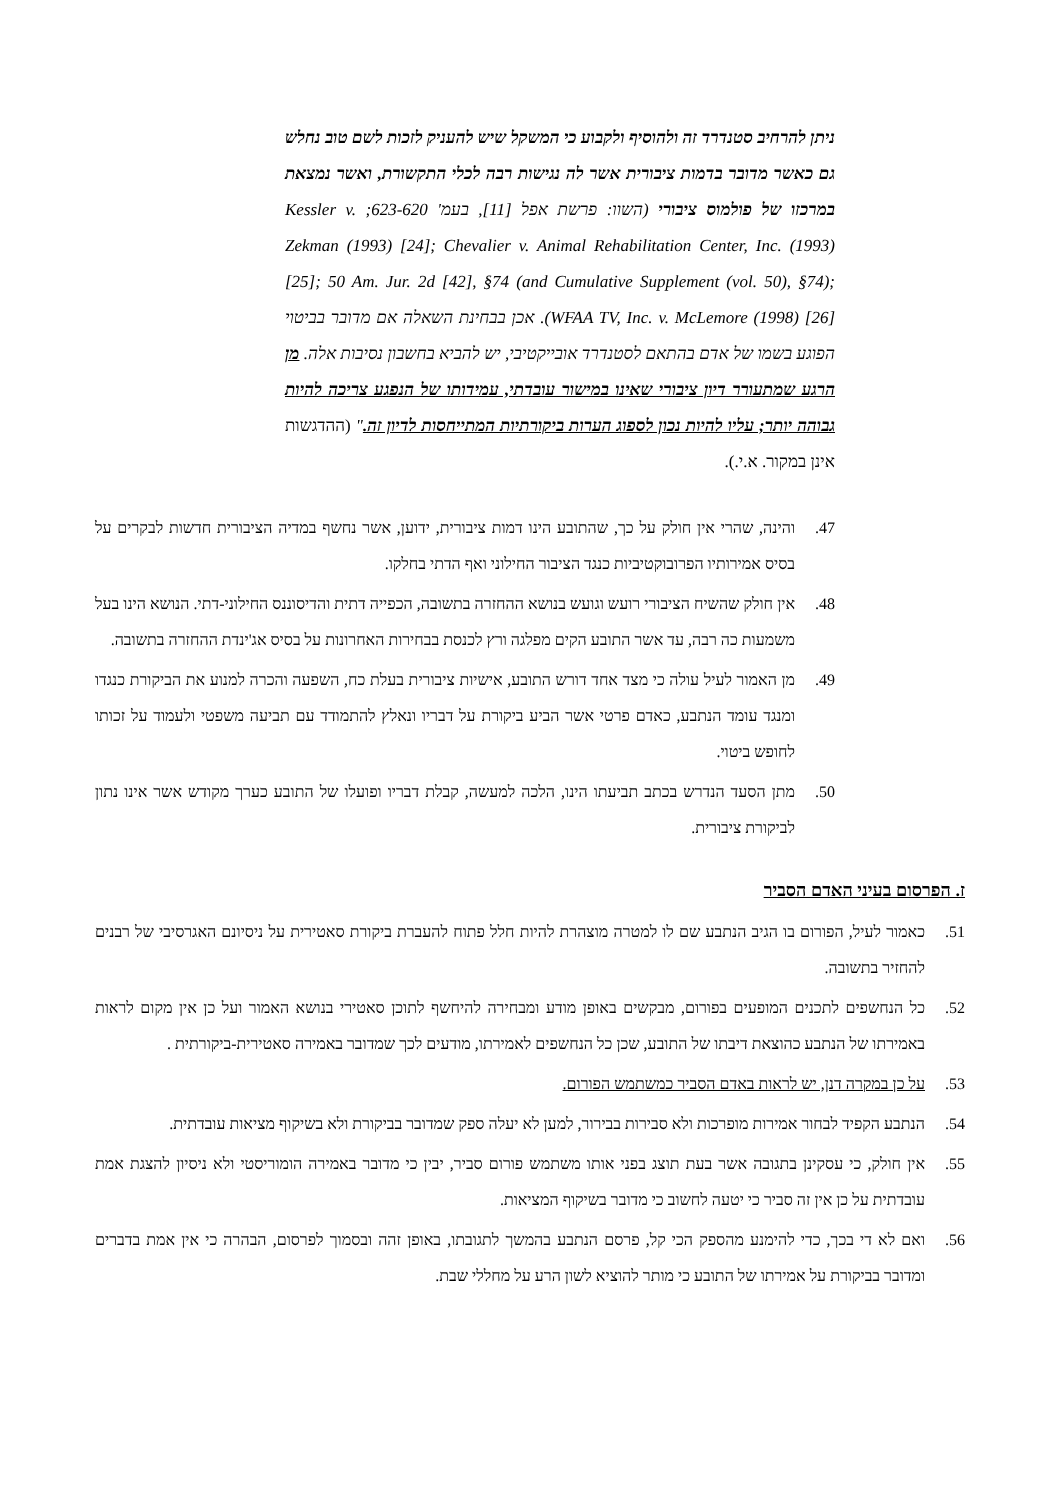ניתן להרחיב סטנדרד זה ולהוסיף ולקבוע כי המשקל שיש להעניק לזכות לשם טוב נחלש גם כאשר מדובר בדמות ציבורית אשר לה נגישות רבה לכלי התקשורת, ואשר נמצאת במרכזו של פולמוס ציבורי (השוו: פרשת אפל [11], בעמ' 623-620; Kessler v. Zekman (1993) [24]; Chevalier v. Animal Rehabilitation Center, Inc. (1993) [25]; 50 Am. Jur. 2d [42], §74 (and Cumulative Supplement (vol. 50), §74); WFAA TV, Inc. v. McLemore (1998) [26]). אכן בבחינת השאלה אם מדובר בביטוי הפוגע בשמו של אדם בהתאם לסטנדרד אובייקטיבי, יש להביא בחשבון נסיבות אלה. מן הרגע שמתעורר דיון ציבורי שאינו במישור עובדתי, עמידותו של הנפגע צריכה להיות גבוהה יותר; עליו להיות נכון לספוג הערות ביקורתיות המתייחסות לדיון זה." (ההדגשות אינן במקור. א.י.).
47. והינה, שהרי אין חולק על כך, שהתובע הינו דמות ציבורית, ידוען, אשר נחשף במדיה הציבורית חדשות לבקרים על בסיס אמירותיו הפרובוקטיביות כנגד הציבור החילוני ואף הדתי בחלקו.
48. אין חולק שהשיח הציבורי רועש וגועש בנושא ההחזרה בתשובה, הכפייה דתית והדיסוננס החילוני-דתי. הנושא הינו בעל משמעות כה רבה, עד אשר התובע הקים מפלגה ורץ לכנסת בבחירות האחרונות על בסיס אג'ינדת ההחזרה בתשובה.
49. מן האמור לעיל עולה כי מצד אחד דורש התובע, אישיות ציבורית בעלת כח, השפעה והכרה למנוע את הביקורת כנגדו ומנגד עומד הנתבע, כאדם פרטי אשר הביע ביקורת על דבריו ונאלץ להתמודד עם תביעה משפטי ולעמוד על זכותו לחופש ביטוי.
50. מתן הסעד הנדרש בכתב תביעתו הינו, הלכה למעשה, קבלת דבריו ופועלו של התובע כערך מקודש אשר אינו נתון לביקורת ציבורית.
ז. הפרסום בעיני האדם הסביר
51. כאמור לעיל, הפורום בו הגיב הנתבע שם לו למטרה מוצהרת להיות חלל פתוח להעברת ביקורת סאטירית על ניסיונם האגרסיבי של רבנים להחזיר בתשובה.
52. כל הנחשפים לתכנים המופעים בפורום, מבקשים באופן מודע ומבחירה להיחשף לתוכן סאטירי בנושא האמור ועל כן אין מקום לראות באמירתו של הנתבע כהוצאת דיבתו של התובע, שכן כל הנחשפים לאמירתו, מודעים לכך שמדובר באמירה סאטירית-ביקורתית .
53. על כן במקרה דנן, יש לראות באדם הסביר כמשתמש הפורום.
54. הנתבע הקפיד לבחור אמירות מופרכות ולא סבירות בבירור, למען לא יעלה ספק שמדובר בביקורת ולא בשיקוף מציאות עובדתית.
55. אין חולק, כי עסקינן בתגובה אשר בעת תוצג בפני אותו משתמש פורום סביר, יבין כי מדובר באמירה הומוריסטי ולא ניסיון להצגת אמת עובדתית על כן אין זה סביר כי יטעה לחשוב כי מדובר בשיקוף המציאות.
56. ואם לא די בכך, כדי להימנע מהספק הכי קל, פרסם הנתבע בהמשך לתגובתו, באופן זהה ובסמוך לפרסום, הבהרה כי אין אמת בדברים ומדובר בביקורת על אמירתו של התובע כי מותר להוציא לשון הרע על מחללי שבת.